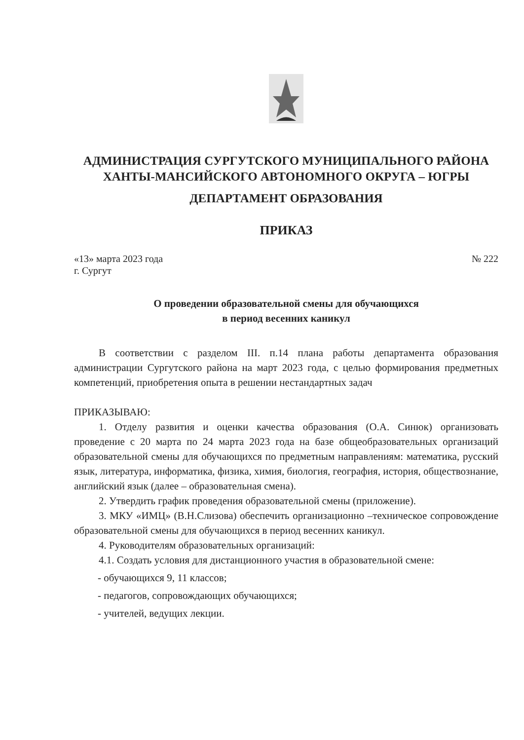АДМИНИСТРАЦИЯ СУРГУТСКОГО МУНИЦИПАЛЬНОГО РАЙОНА
ХАНТЫ-МАНСИЙСКОГО АВТОНОМНОГО ОКРУГА – ЮГРЫ
ДЕПАРТАМЕНТ ОБРАЗОВАНИЯ
ПРИКАЗ
«13» марта 2023 года
г. Сургут
№ 222
О проведении образовательной смены для обучающихся
в период весенних каникул
В соответствии с разделом III. п.14 плана работы департамента образования администрации Сургутского района на март 2023 года, с целью формирования предметных компетенций, приобретения опыта в решении нестандартных задач
ПРИКАЗЫВАЮ:
1. Отделу развития и оценки качества образования (О.А. Синюк) организовать проведение с 20 марта по 24 марта 2023 года на базе общеобразовательных организаций образовательной смены для обучающихся по предметным направлениям: математика, русский язык, литература, информатика, физика, химия, биология, география, история, обществознание, английский язык (далее – образовательная смена).
2. Утвердить график проведения образовательной смены (приложение).
3. МКУ «ИМЦ» (В.Н.Слизова) обеспечить организационно –техническое сопровождение образовательной смены для обучающихся в период весенних каникул.
4. Руководителям образовательных организаций:
4.1. Создать условия для дистанционного участия в образовательной смене:
- обучающихся 9, 11 классов;
- педагогов, сопровождающих обучающихся;
- учителей, ведущих лекции.